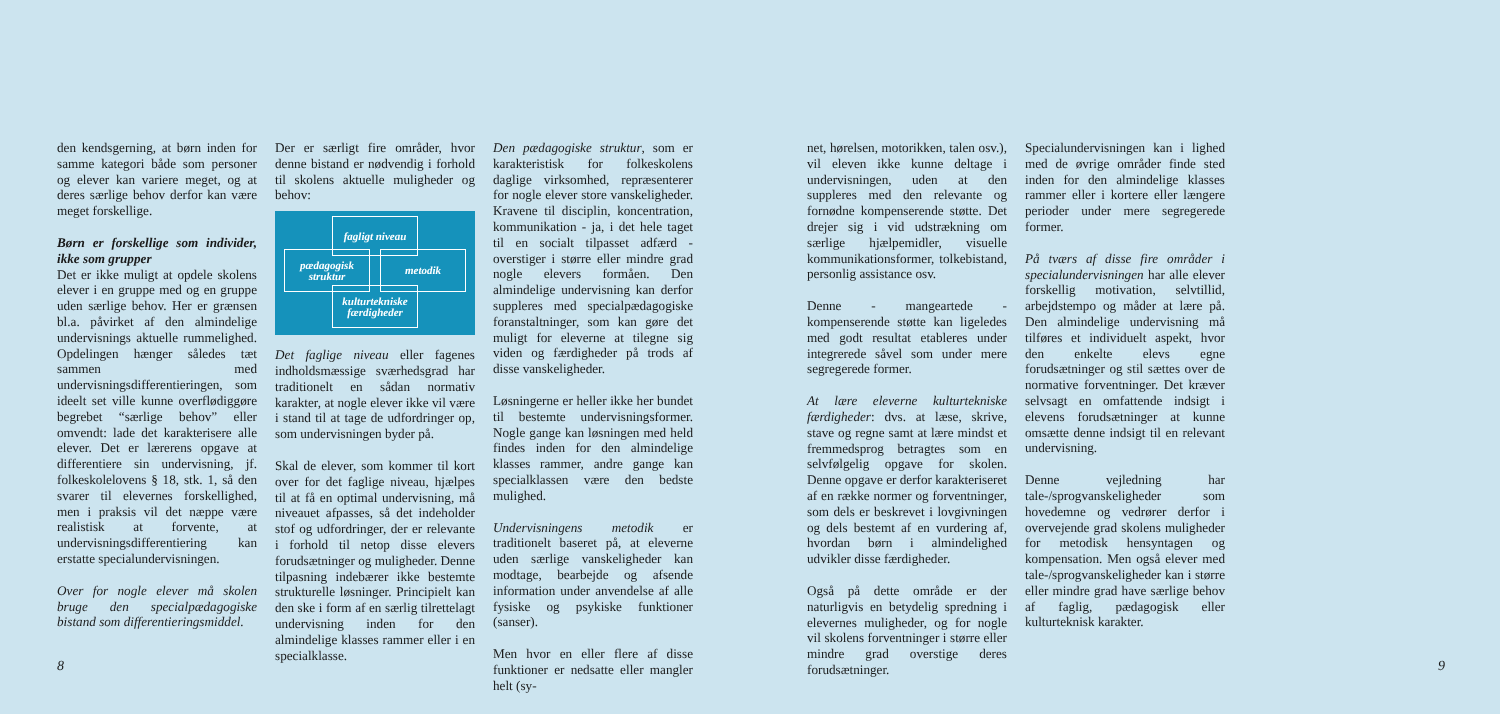den kendsgerning, at børn inden for samme kategori både som personer og elever kan variere meget, og at deres særlige behov derfor kan være meget forskellige.
Børn er forskellige som individer, ikke som grupper
Det er ikke muligt at opdele skolens elever i en gruppe med og en gruppe uden særlige behov. Her er grænsen bl.a. påvirket af den almindelige undervisnings aktuelle rummelighed. Opdelingen hænger således tæt sammen med undervisningsdifferentieringen, som ideelt set ville kunne overflødiggøre begrebet “særlige behov” eller omvendt: lade det karakterisere alle elever. Det er lærerens opgave at differentiere sin undervisning, jf. folkeskolelovens § 18, stk. 1, så den svarer til elevernes forskellighed, men i praksis vil det næppe være realistisk at forvente, at undervisningsdifferentiering kan erstatte specialundervisningen.
Over for nogle elever må skolen bruge den specialpædagogiske bistand som differentieringsmiddel.
Der er særligt fire områder, hvor denne bistand er nødvendig i forhold til skolens aktuelle muligheder og behov:
fagligt niveau
pædagogisk
struktur
metodik
kulturtekniske
færdigheder
Det faglige niveau eller fagenes indholdsmæssige sværhedsgrad har traditionelt en sådan normativ karakter, at nogle elever ikke vil være i stand til at tage de udfordringer op, som undervisningen byder på.
Skal de elever, som kommer til kort over for det faglige niveau, hjælpes til at få en optimal undervisning, må niveauet afpasses, så det indeholder stof og udfordringer, der er relevante i forhold til netop disse elevers forudsætninger og muligheder. Denne tilpasning indebærer ikke bestemte strukturelle løsninger. Principielt kan den ske i form af en særlig tilrettelagt undervisning inden for den almindelige klasses rammer eller i en specialklasse.
Den pædagogiske struktur, som er karakteristisk for folkeskolens daglige virksomhed, repræsenterer for nogle elever store vanskeligheder. Kravene til disciplin, koncentration, kommunikation - ja, i det hele taget til en socialt tilpasset adfærd - overstiger i større eller mindre grad nogle elevers formåen. Den almindelige undervisning kan derfor suppleres med specialpædagogiske foranstaltninger, som kan gøre det muligt for eleverne at tilegne sig viden og færdigheder på trods af disse vanskeligheder.
Løsningerne er heller ikke her bundet til bestemte undervisningsformer. Nogle gange kan løsningen med held findes inden for den almindelige klasses rammer, andre gange kan specialklassen være den bedste mulighed.
Undervisningens metodik er traditionelt baseret på, at eleverne uden særlige vanskeligheder kan modtage, bearbejde og afsende information under anvendelse af alle fysiske og psykiske funktioner (sanser).
Men hvor en eller flere af disse funktioner er nedsatte eller mangler helt (sy-
net, hørelsen, motorikken, talen osv.), vil eleven ikke kunne deltage i undervisningen, uden at den suppleres med den relevante og fornødne kompenserende støtte. Det drejer sig i vid udstrækning om særlige hjælpemidler, visuelle kommunikationsformer, tolkebistand, personlig assistance osv.
Denne - mangeartede - kompenserende støtte kan ligeledes med godt resultat etableres under integrerede såvel som under mere segregerede former.
At lære eleverne kulturtekniske færdigheder: dvs. at læse, skrive, stave og regne samt at lære mindst et fremmedsprog betragtes som en selvfølgelig opgave for skolen. Denne opgave er derfor karakteriseret af en række normer og forventninger, som dels er beskrevet i lovgivningen og dels bestemt af en vurdering af, hvordan børn i almindelighed udvikler disse færdigheder.
Også på dette område er der naturligvis en betydelig spredning i elevernes muligheder, og for nogle vil skolens forventninger i større eller mindre grad overstige deres forudsætninger.
Specialundervisningen kan i lighed med de øvrige områder finde sted inden for den almindelige klasses rammer eller i kortere eller længere perioder under mere segregerede former.
På tværs af disse fire områder i specialundervisningen har alle elever forskellig motivation, selvtillid, arbejdstempo og måder at lære på. Den almindelige undervisning må tilføres et individuelt aspekt, hvor den enkelte elevs egne forudsætninger og stil sættes over de normative forventninger. Det kræver selvsagt en omfattende indsigt i elevens forudsætninger at kunne omsætte denne indsigt til en relevant undervisning.
Denne vejledning har tale-/sprogvanskeligheder som hovedemne og vedrører derfor i overvejende grad skolens muligheder for metodisk hensyntagen og kompensation. Men også elever med tale-/sprogvanskeligheder kan i større eller mindre grad have særlige behov af faglig, pædagogisk eller kulturteknisk karakter.
8 9